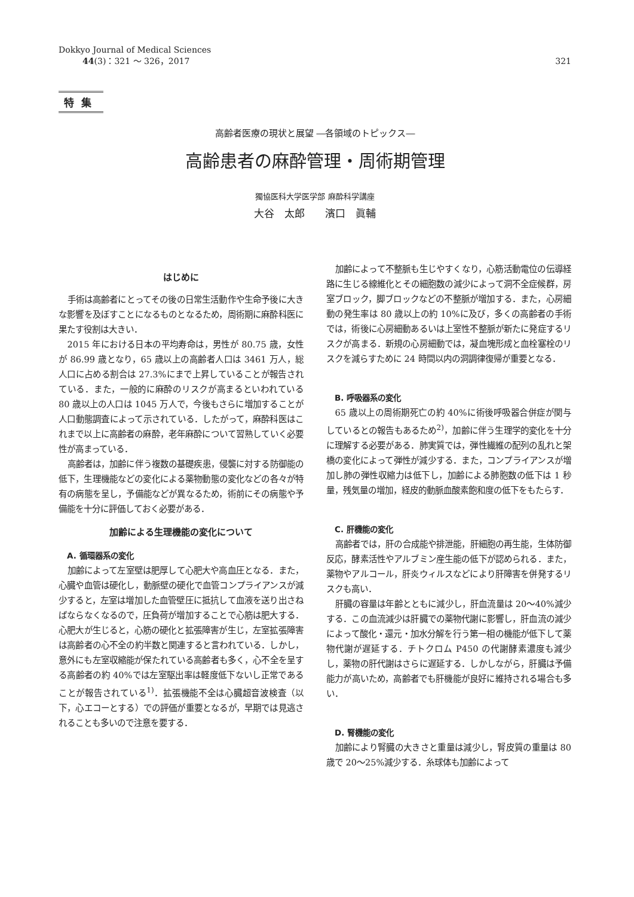Dokkyo Journal of Medical Sciences
44(3)：321 ～ 326，2017
321
特集
高齢者医療の現状と展望 ―各領域のトピックス―
高齢患者の麻酔管理・周術期管理
獨協医科大学医学部 麻酔科学講座
大谷　太郎　　濱口　眞輔
はじめに
手術は高齢者にとってその後の日常生活動作や生命予後に大きな影響を及ぼすことになるものとなるため，周術期に麻酔科医に果たす役割は大きい．
2015 年における日本の平均寿命は，男性が 80.75 歳，女性が 86.99 歳となり，65 歳以上の高齢者人口は 3461 万人，総人口に占める割合は 27.3%にまで上昇していることが報告されている．また，一般的に麻酔のリスクが高まるといわれている 80 歳以上の人口は 1045 万人で，今後もさらに増加することが人口動態調査によって示されている．したがって，麻酔科医はこれまで以上に高齢者の麻酔，老年麻酔について習熟していく必要性が高まっている．
高齢者は，加齢に伴う複数の基礎疾患，侵襲に対する防御能の低下，生理機能などの変化による薬物動態の変化などの各々が特有の病態を呈し，予備能などが異なるため，術前にその病態や予備能を十分に評価しておく必要がある．
加齢による生理機能の変化について
A. 循環器系の変化
加齢によって左室壁は肥厚して心肥大や高血圧となる．また，心臓や血管は硬化し，動脈壁の硬化で血管コンプライアンスが減少すると，左室は増加した血管壁圧に抵抗して血液を送り出さねばならなくなるので，圧負荷が増加することで心筋は肥大する．心肥大が生じると，心筋の硬化と拡張障害が生じ，左室拡張障害は高齢者の心不全の約半数と関連すると言われている．しかし，意外にも左室収縮能が保たれている高齢者も多く，心不全を呈する高齢者の約 40%では左室駆出率は軽度低下ないし正常であることが報告されている<sup>1)</sup>．拡張機能不全は心臓超音波検査（以下，心エコーとする）での評価が重要となるが，早期では見逃されることも多いので注意を要する．
加齢によって不整脈も生じやすくなり，心筋活動電位の伝導経路に生じる線維化とその細胞数の減少によって洞不全症候群，房室ブロック，脚ブロックなどの不整脈が増加する．また，心房細動の発生率は 80 歳以上の約 10%に及び，多くの高齢者の手術では，術後に心房細動あるいは上室性不整脈が新たに発症するリスクが高まる．新規の心房細動では，凝血塊形成と血栓塞栓のリスクを減らすために 24 時間以内の洞調律復帰が重要となる．
B. 呼吸器系の変化
65 歳以上の周術期死亡の約 40%に術後呼吸器合併症が関与しているとの報告もあるため<sup>2)</sup>，加齢に伴う生理学的変化を十分に理解する必要がある．肺実質では，弾性繊維の配列の乱れと架橋の変化によって弾性が減少する．また，コンプライアンスが増加し肺の弾性収縮力は低下し，加齢による肺胞数の低下は 1 秒量，残気量の増加，経皮的動脈血酸素飽和度の低下をもたらす．
C. 肝機能の変化
高齢者では，肝の合成能や排泄能，肝細胞の再生能，生体防御反応，酵素活性やアルブミン産生能の低下が認められる．また，薬物やアルコール，肝炎ウィルスなどにより肝障害を併発するリスクも高い．
肝臓の容量は年齢とともに減少し，肝血流量は 20～40%減少する．この血流減少は肝臓での薬物代謝に影響し，肝血流の減少によって酸化・還元・加水分解を行う第一相の機能が低下して薬物代謝が遅延する．チトクロム P450 の代謝酵素濃度も減少し，薬物の肝代謝はさらに遅延する．しかしながら，肝臓は予備能力が高いため，高齢者でも肝機能が良好に維持される場合も多い．
D. 腎機能の変化
加齢により腎臓の大きさと重量は減少し，腎皮質の重量は 80 歳で 20～25%減少する．糸球体も加齢によって